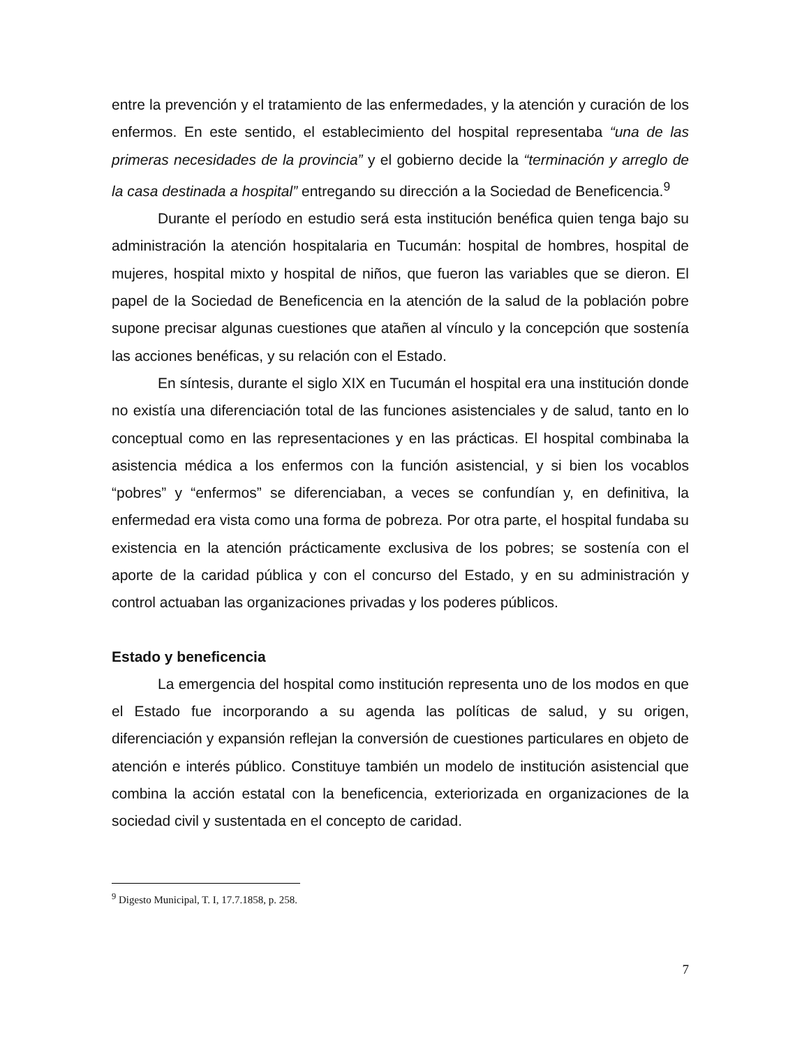entre la prevención y el tratamiento de las enfermedades, y la atención y curación de los enfermos. En este sentido, el establecimiento del hospital representaba “una de las primeras necesidades de la provincia” y el gobierno decide la “terminación y arreglo de la casa destinada a hospital” entregando su dirección a la Sociedad de Beneficencia.<sup>9</sup>
Durante el período en estudio será esta institución benéfica quien tenga bajo su administración la atención hospitalaria en Tucumán: hospital de hombres, hospital de mujeres, hospital mixto y hospital de niños, que fueron las variables que se dieron. El papel de la Sociedad de Beneficencia en la atención de la salud de la población pobre supone precisar algunas cuestiones que atañen al vínculo y la concepción que sostenía las acciones benéficas, y su relación con el Estado.
En síntesis, durante el siglo XIX en Tucumán el hospital era una institución donde no existía una diferenciación total de las funciones asistenciales y de salud, tanto en lo conceptual como en las representaciones y en las prácticas. El hospital combinaba la asistencia médica a los enfermos con la función asistencial, y si bien los vocablos “pobres” y “enfermos” se diferenciaban, a veces se confundían y, en definitiva, la enfermedad era vista como una forma de pobreza. Por otra parte, el hospital fundaba su existencia en la atención prácticamente exclusiva de los pobres; se sostenía con el aporte de la caridad pública y con el concurso del Estado, y en su administración y control actuaban las organizaciones privadas y los poderes públicos.
Estado y beneficencia
La emergencia del hospital como institución representa uno de los modos en que el Estado fue incorporando a su agenda las políticas de salud, y su origen, diferenciación y expansión reflejan la conversión de cuestiones particulares en objeto de atención e interés público. Constituye también un modelo de institución asistencial que combina la acción estatal con la beneficencia, exteriorizada en organizaciones de la sociedad civil y sustentada en el concepto de caridad.
<sup>9</sup> Digesto Municipal, T. I, 17.7.1858, p. 258.
7